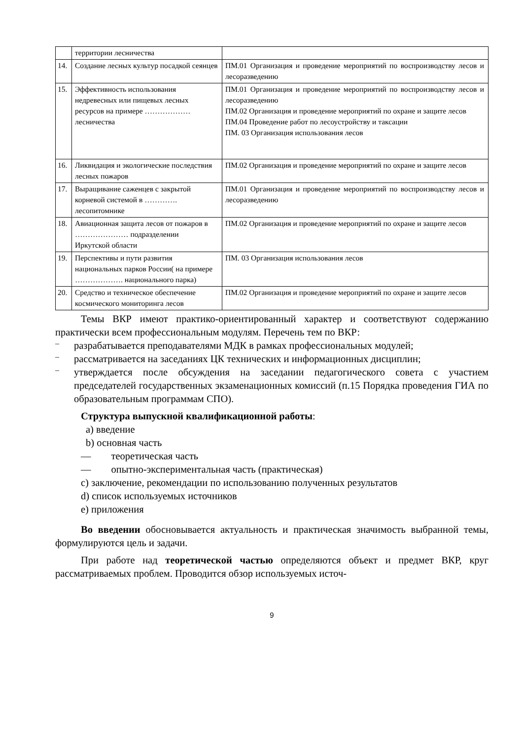| | территории лесничества | |
| 14. | Создание лесных культур посадкой сеянцев | ПМ.01 Организация и проведение мероприятий по воспроизводству лесов и лесоразведению |
| 15. | Эффективность использования недревесных или пищевых лесных ресурсов на примере ……………… лесничества | ПМ.01 Организация и проведение мероприятий по воспроизводству лесов и лесоразведению ПМ.02 Организация и проведение мероприятий по охране и защите лесов ПМ.04 Проведение работ по лесоустройству и таксации ПМ. 03 Организация использования лесов |
| 16. | Ликвидация и экологические последствия лесных пожаров | ПМ.02 Организация и проведение мероприятий по охране и защите лесов |
| 17. | Выращивание саженцев с закрытой корневой системой в …………. лесопитомнике | ПМ.01 Организация и проведение мероприятий по воспроизводству лесов и лесоразведению |
| 18. | Авиационная защита лесов от пожаров в ………………… подразделении Иркутской области | ПМ.02 Организация и проведение мероприятий по охране и защите лесов |
| 19. | Перспективы и пути развития национальных парков России( на примере ………………. национального парка) | ПМ. 03 Организация использования лесов |
| 20. | Средство и техническое обеспечение космического мониторинга лесов | ПМ.02 Организация и проведение мероприятий по охране и защите лесов |
Темы ВКР имеют практико-ориентированный характер и соответствуют содержанию практически всем профессиональным модулям. Перечень тем по ВКР:
–
разрабатывается преподавателями МДК в рамках профессиональных модулей;
–
рассматривается на заседаниях ЦК технических и информационных дисциплин;
–
утверждается после обсуждения на заседании педагогического совета с участием председателей государственных экзаменационных комиссий (п.15 Порядка проведения ГИА по образовательным программам СПО).
Структура выпускной квалификационной работы:
a) введение
b) основная часть
— теоретическая часть
— опытно-экспериментальная часть (практическая)
c) заключение, рекомендации по использованию полученных результатов
d) список используемых источников
e) приложения
Во введении обосновывается актуальность и практическая значимость выбранной темы, формулируются цель и задачи.
При работе над теоретической частью определяются объект и предмет ВКР, круг рассматриваемых проблем. Проводится обзор используемых источ-
9